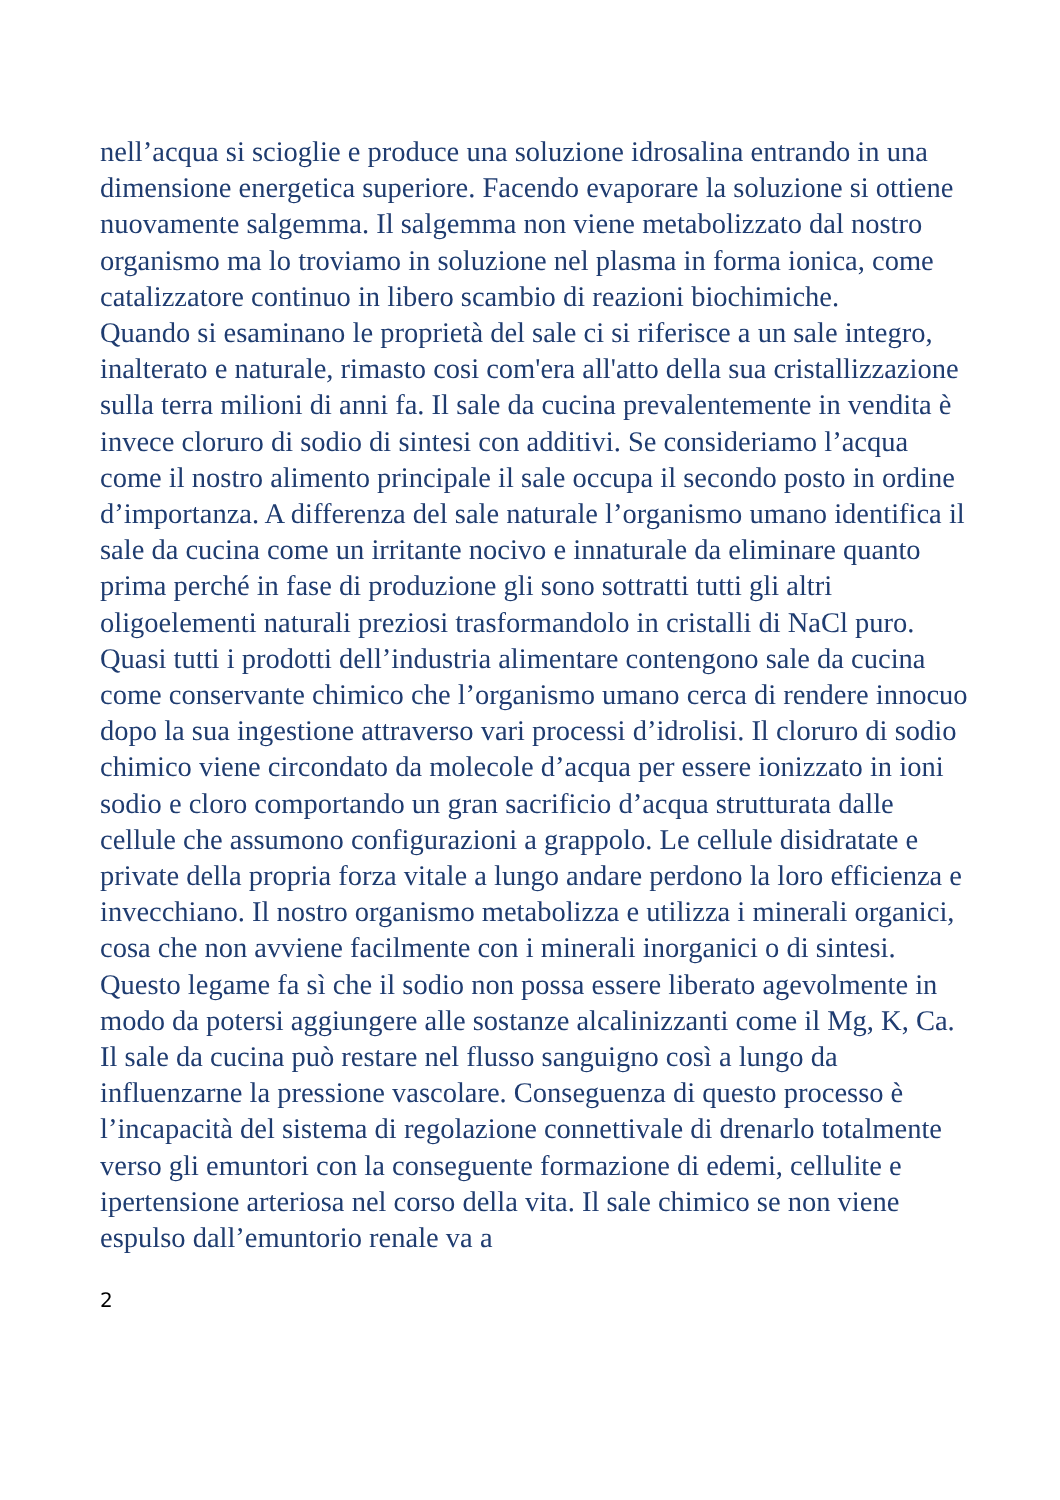nell’acqua si scioglie e produce una soluzione idrosalina entrando in una dimensione energetica superiore. Facendo evaporare la soluzione si ottiene nuovamente salgemma. Il salgemma non viene metabolizzato dal nostro organismo ma lo troviamo in soluzione nel plasma in forma ionica, come catalizzatore continuo in libero scambio di reazioni biochimiche.
Quando si esaminano le proprietà del sale ci si riferisce a un sale integro, inalterato e naturale, rimasto cosi com'era all'atto della sua cristallizzazione sulla terra milioni di anni fa. Il sale da cucina prevalentemente in vendita è invece cloruro di sodio di sintesi con additivi. Se consideriamo l’acqua come il nostro alimento principale il sale occupa il secondo posto in ordine d’importanza. A differenza del sale naturale l’organismo umano identifica il sale da cucina come un irritante nocivo e innaturale da eliminare quanto prima perché in fase di produzione gli sono sottratti tutti gli altri oligoelementi naturali preziosi trasformandolo in cristalli di NaCl puro. Quasi tutti i prodotti dell’industria alimentare contengono sale da cucina come conservante chimico che l’organismo umano cerca di rendere innocuo dopo la sua ingestione attraverso vari processi d’idrolisi. Il cloruro di sodio chimico viene circondato da molecole d’acqua per essere ionizzato in ioni sodio e cloro comportando un gran sacrificio d’acqua strutturata dalle cellule che assumono configurazioni a grappolo. Le cellule disidratate e private della propria forza vitale a lungo andare perdono la loro efficienza e invecchiano. Il nostro organismo metabolizza e utilizza i minerali organici, cosa che non avviene facilmente con i minerali inorganici o di sintesi. Questo legame fa sì che il sodio non possa essere liberato agevolmente in modo da potersi aggiungere alle sostanze alcalinizzanti come il Mg, K, Ca. Il sale da cucina può restare nel flusso sanguigno così a lungo da influenzarne la pressione vascolare. Conseguenza di questo processo è l’incapacità del sistema di regolazione connettivale di drenarlo totalmente verso gli emuntori con la conseguente formazione di edemi, cellulite e ipertensione arteriosa nel corso della vita. Il sale chimico se non viene espulso dall’emuntorio renale va a
2